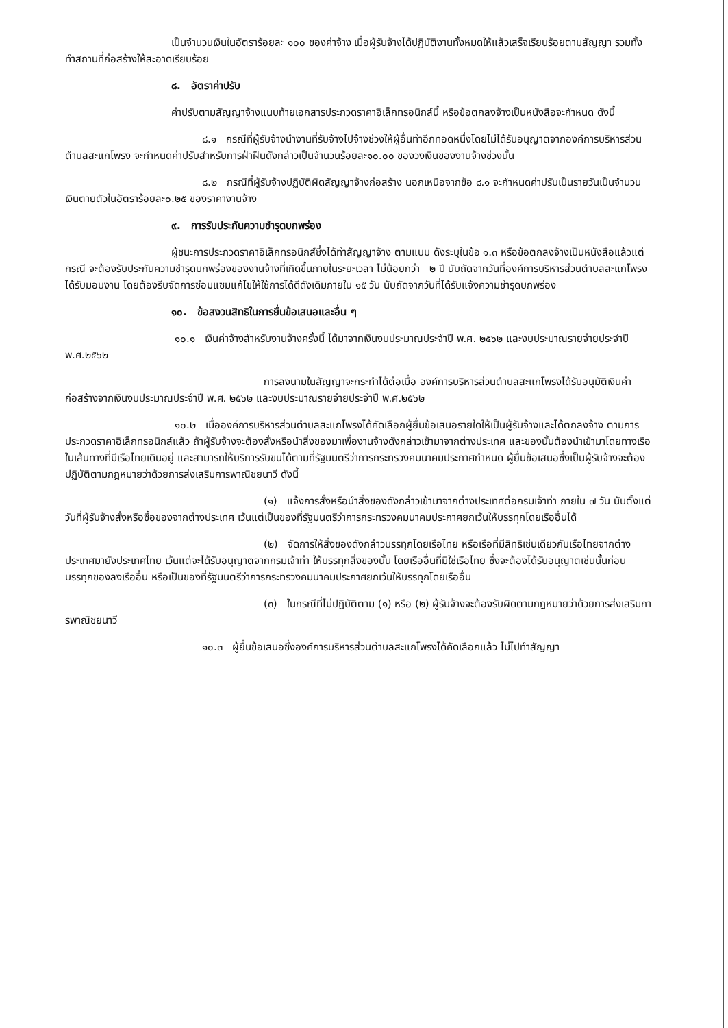เป็นจำนวนเงินในอัตราร้อยละ ๑๐๐ ของค่าจ้าง เมื่อผู้รับจ้างได้ปฏิบัติงานทั้งหมดให้แล้วเสร็จเรียบร้อยตามสัญญา รวมทั้งทำสถานที่ก่อสร้างให้สะอาดเรียบร้อย
๘. อัตราค่าปรับ
ค่าปรับตามสัญญาจ้างแนบท้ายเอกสารประกวดราคาอิเล็กทรอนิกส์นี้ หรือข้อตกลงจ้างเป็นหนังสือจะกำหนด ดังนี้
๘.๑ กรณีที่ผู้รับจ้างนำงานที่รับจ้างไปจ้างช่วงให้ผู้อื่นทำอีกทอดหนึ่งโดยไม่ได้รับอนุญาตจากองค์การบริหารส่วนตำบลสะแกโพรง จะกำหนดค่าปรับสำหรับการฝ่าฝืนดังกล่าวเป็นจำนวนร้อยละ๑๐.๐๐ ของวงเงินของงานจ้างช่วงนั้น
๘.๒ กรณีที่ผู้รับจ้างปฏิบัติผิดสัญญาจ้างก่อสร้าง นอกเหนือจากข้อ ๘.๑ จะกำหนดค่าปรับเป็นรายวันเป็นจำนวนเงินตายตัวในอัตราร้อยละ๐.๒๕ ของราคางานจ้าง
๙. การรับประกันความชำรุดบกพร่อง
ผู้ชนะการประกวดราคาอิเล็กทรอนิกส์ซึ่งได้ทำสัญญาจ้าง ตามแบบ ดังระบุในข้อ ๑.๓ หรือข้อตกลงจ้างเป็นหนังสือแล้วแต่กรณี จะต้องรับประกันความชำรุดบกพร่องของงานจ้างที่เกิดขึ้นภายในระยะเวลา ไม่น้อยกว่า ๒ ปี นับถัดจากวันที่องค์การบริหารส่วนตำบลสะแกโพรงได้รับมอบงาน โดยต้องรีบจัดการซ่อมแซมแก้ไขให้ใช้การได้ดีดังเดิมภายใน ๑๕ วัน นับถัดจากวันที่ได้รับแจ้งความชำรุดบกพร่อง
๑๐. ข้อสงวนสิทธิในการยื่นข้อเสนอและอื่น ๆ
๑๐.๑ เงินค่าจ้างสำหรับงานจ้างครั้งนี้ ได้มาจากเงินงบประมาณประจำปี พ.ศ. ๒๕๖๒ และงบประมาณรายจ่ายประจำปี พ.ศ.๒๕๖๒
การลงนามในสัญญาจะกระทำได้ต่อเมื่อ องค์การบริหารส่วนตำบลสะแกโพรงได้รับอนุมัติเงินค่าก่อสร้างจากเงินงบประมาณประจำปี พ.ศ. ๒๕๖๒ และงบประมาณรายจ่ายประจำปี พ.ศ.๒๕๖๒
๑๐.๒ เมื่อองค์การบริหารส่วนตำบลสะแกโพรงได้คัดเลือกผู้ยื่นข้อเสนอรายใดให้เป็นผู้รับจ้างและได้ตกลงจ้าง ตามการประกวดราคาอิเล็กทรอนิกส์แล้ว ถ้าผู้รับจ้างจะต้องสั่งหรือนำสิ่งของมาเพื่องานจ้างดังกล่าวเข้ามาจากต่างประเทศ และของนั้นต้องนำเข้ามาโดยทางเรือในเส้นทางที่มีเรือไทยเดินอยู่ และสามารถให้บริการรับขนได้ตามที่รัฐมนตรีว่าการกระทรวงคมนาคมประกาศกำหนด ผู้ยื่นข้อเสนอซึ่งเป็นผู้รับจ้างจะต้องปฏิบัติตามกฎหมายว่าด้วยการส่งเสริมการพาณิชยนาวี ดังนี้
(๑) แจ้งการสั่งหรือนำสิ่งของดังกล่าวเข้ามาจากต่างประเทศต่อกรมเจ้าท่า ภายใน ๗ วัน นับตั้งแต่วันที่ผู้รับจ้างสั่งหรือซื้อของจากต่างประเทศ เว้นแต่เป็นของที่รัฐมนตรีว่าการกระทรวงคมนาคมประกาศยกเว้นให้บรรทุกโดยเรืออื่นได้
(๒) จัดการให้สิ่งของดังกล่าวบรรทุกโดยเรือไทย หรือเรือที่มีสิทธิเช่นเดียวกับเรือไทยจากต่างประเทศมายังประเทศไทย เว้นแต่จะได้รับอนุญาตจากกรมเจ้าท่า ให้บรรทุกสิ่งของนั้น โดยเรืออื่นที่มิใช่เรือไทย ซึ่งจะต้องได้รับอนุญาตเช่นนั้นก่อนบรรทุกของลงเรืออื่น หรือเป็นของที่รัฐมนตรีว่าการกระทรวงคมนาคมประกาศยกเว้นให้บรรทุกโดยเรืออื่น
(๓) ในกรณีที่ไม่ปฏิบัติตาม (๑) หรือ (๒) ผู้รับจ้างจะต้องรับผิดตามกฎหมายว่าด้วยการส่งเสริมการพาณิชยนาวี
๑๐.๓ ผู้ยื่นข้อเสนอซึ่งองค์การบริหารส่วนตำบลสะแกโพรงได้คัดเลือกแล้ว ไม่ไปทำสัญญา